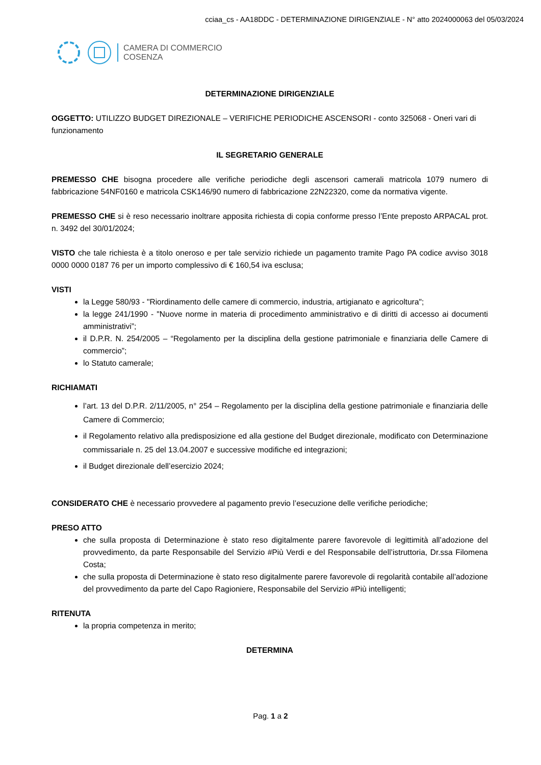cciaa_cs - AA18DDC - DETERMINAZIONE DIRIGENZIALE - N° atto 2024000063 del 05/03/2024
CAMERA DI COMMERCIO
COSENZA
DETERMINAZIONE DIRIGENZIALE
OGGETTO: UTILIZZO BUDGET DIREZIONALE – VERIFICHE PERIODICHE ASCENSORI - conto 325068 - Oneri vari di funzionamento
IL SEGRETARIO GENERALE
PREMESSO CHE bisogna procedere alle verifiche periodiche degli ascensori camerali matricola 1079 numero di fabbricazione 54NF0160 e matricola CSK146/90 numero di fabbricazione 22N22320, come da normativa vigente.
PREMESSO CHE si è reso necessario inoltrare apposita richiesta di copia conforme presso l’Ente preposto ARPACAL prot. n. 3492 del 30/01/2024;
VISTO che tale richiesta è a titolo oneroso e per tale servizio richiede un pagamento tramite Pago PA codice avviso 3018 0000 0000 0187 76 per un importo complessivo di € 160,54 iva esclusa;
VISTI
la Legge 580/93 - "Riordinamento delle camere di commercio, industria, artigianato e agricoltura";
la legge 241/1990 - "Nuove norme in materia di procedimento amministrativo e di diritti di accesso ai documenti amministrativi”;
il D.P.R. N. 254/2005 – “Regolamento per la disciplina della gestione patrimoniale e finanziaria delle Camere di commercio”;
lo Statuto camerale;
RICHIAMATI
l’art. 13 del D.P.R. 2/11/2005, n° 254 – Regolamento per la disciplina della gestione patrimoniale e finanziaria delle Camere di Commercio;
il Regolamento relativo alla predisposizione ed alla gestione del Budget direzionale, modificato con Determinazione commissariale n. 25 del 13.04.2007 e successive modifiche ed integrazioni;
il Budget direzionale dell’esercizio 2024;
CONSIDERATO CHE è necessario provvedere al pagamento previo l’esecuzione delle verifiche periodiche;
PRESO ATTO
che sulla proposta di Determinazione è stato reso digitalmente parere favorevole di legittimità all’adozione del provvedimento, da parte Responsabile del Servizio #Più Verdi e del Responsabile dell’istruttoria, Dr.ssa Filomena Costa;
che sulla proposta di Determinazione è stato reso digitalmente parere favorevole di regolarità contabile all’adozione del provvedimento da parte del Capo Ragioniere, Responsabile del Servizio #Più intelligenti;
RITENUTA
la propria competenza in merito;
DETERMINA
Pag. 1 a 2